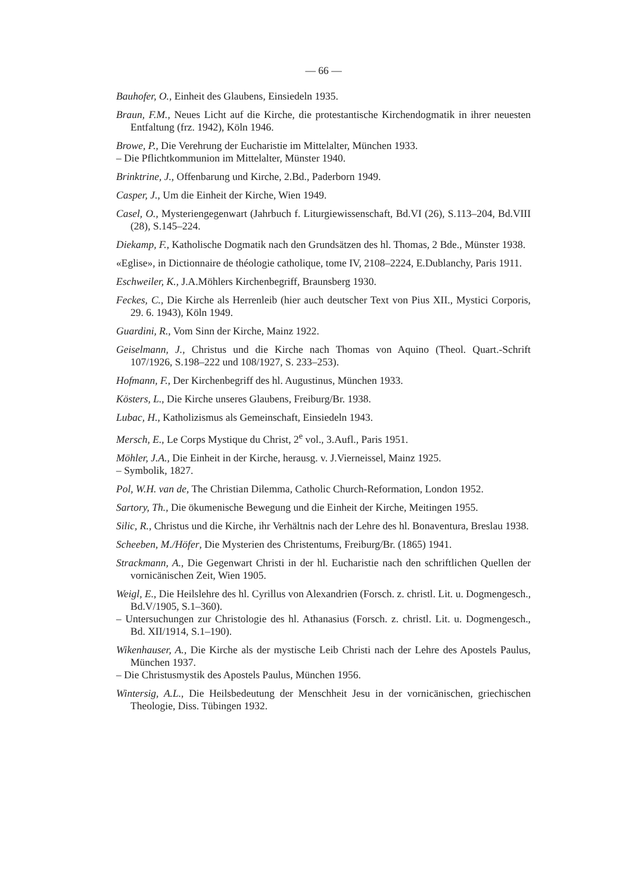— 66 —
Bauhofer, O., Einheit des Glaubens, Einsiedeln 1935.
Braun, F.M., Neues Licht auf die Kirche, die protestantische Kirchendogmatik in ihrer neuesten Entfaltung (frz. 1942), Köln 1946.
Browe, P., Die Verehrung der Eucharistie im Mittelalter, München 1933.
– Die Pflichtkommunion im Mittelalter, Münster 1940.
Brinktrine, J., Offenbarung und Kirche, 2.Bd., Paderborn 1949.
Casper, J., Um die Einheit der Kirche, Wien 1949.
Casel, O., Mysteriengegenwart (Jahrbuch f. Liturgiewissenschaft, Bd.VI (26), S.113–204, Bd.VIII (28), S.145–224.
Diekamp, F., Katholische Dogmatik nach den Grundsätzen des hl. Thomas, 2 Bde., Münster 1938.
«Eglise», in Dictionnaire de théologie catholique, tome IV, 2108–2224, E.Dublanchy, Paris 1911.
Eschweiler, K., J.A.Möhlers Kirchenbegriff, Braunsberg 1930.
Feckes, C., Die Kirche als Herrenleib (hier auch deutscher Text von Pius XII., Mystici Corporis, 29. 6. 1943), Köln 1949.
Guardini, R., Vom Sinn der Kirche, Mainz 1922.
Geiselmann, J., Christus und die Kirche nach Thomas von Aquino (Theol. Quart.-Schrift 107/1926, S.198–222 und 108/1927, S. 233–253).
Hofmann, F., Der Kirchenbegriff des hl. Augustinus, München 1933.
Kösters, L., Die Kirche unseres Glaubens, Freiburg/Br. 1938.
Lubac, H., Katholizismus als Gemeinschaft, Einsiedeln 1943.
Mersch, E., Le Corps Mystique du Christ, 2<sup>e</sup> vol., 3.Aufl., Paris 1951.
Möhler, J.A., Die Einheit in der Kirche, herausg. v. J.Vierneissel, Mainz 1925.
– Symbolik, 1827.
Pol, W.H. van de, The Christian Dilemma, Catholic Church-Reformation, London 1952.
Sartory, Th., Die ökumenische Bewegung und die Einheit der Kirche, Meitingen 1955.
Silic, R., Christus und die Kirche, ihr Verhältnis nach der Lehre des hl. Bonaventura, Breslau 1938.
Scheeben, M./Höfer, Die Mysterien des Christentums, Freiburg/Br. (1865) 1941.
Strackmann, A., Die Gegenwart Christi in der hl. Eucharistie nach den schriftlichen Quellen der vornicänischen Zeit, Wien 1905.
Weigl, E., Die Heilslehre des hl. Cyrillus von Alexandrien (Forsch. z. christl. Lit. u. Dogmengesch., Bd.V/1905, S.1–360).
– Untersuchungen zur Christologie des hl. Athanasius (Forsch. z. christl. Lit. u. Dogmengesch., Bd. XII/1914, S.1–190).
Wikenhauser, A., Die Kirche als der mystische Leib Christi nach der Lehre des Apostels Paulus, München 1937.
– Die Christusmystik des Apostels Paulus, München 1956.
Wintersig, A.L., Die Heilsbedeutung der Menschheit Jesu in der vornicänischen, griechischen Theologie, Diss. Tübingen 1932.